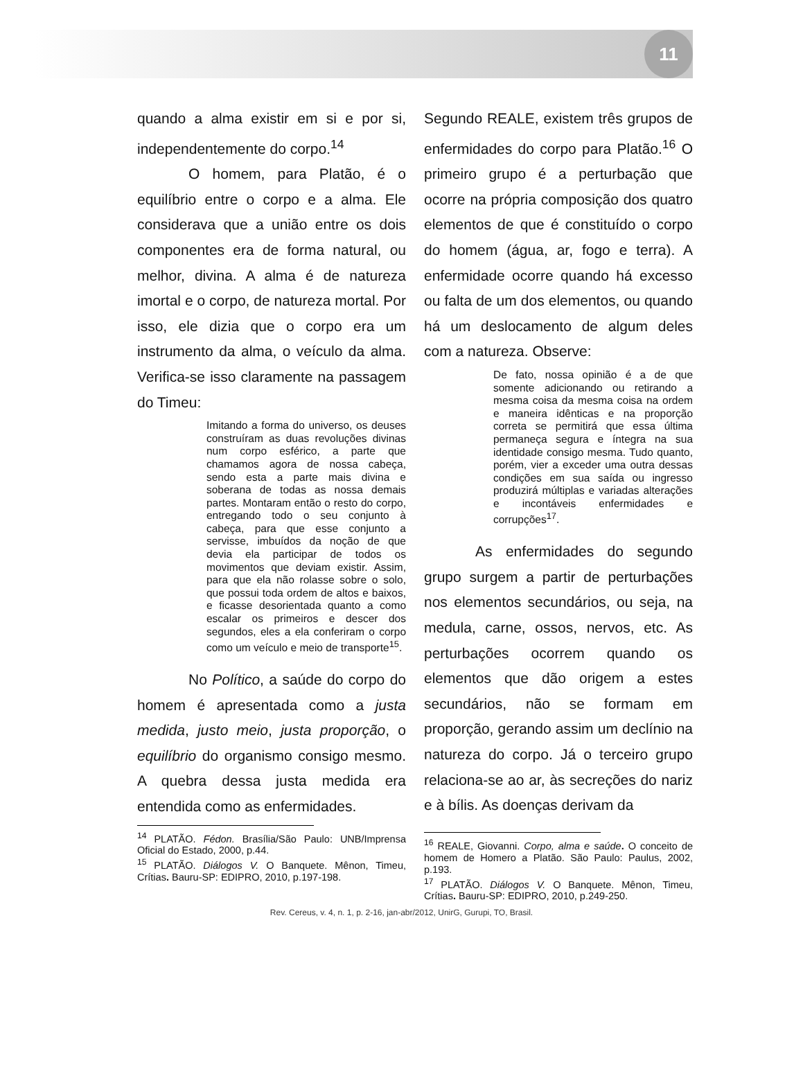11
quando a alma existir em si e por si, independentemente do corpo.<sup>14</sup>
O homem, para Platão, é o equilíbrio entre o corpo e a alma. Ele considerava que a união entre os dois componentes era de forma natural, ou melhor, divina. A alma é de natureza imortal e o corpo, de natureza mortal. Por isso, ele dizia que o corpo era um instrumento da alma, o veículo da alma. Verifica-se isso claramente na passagem do Timeu:
Imitando a forma do universo, os deuses construíram as duas revoluções divinas num corpo esférico, a parte que chamamos agora de nossa cabeça, sendo esta a parte mais divina e soberana de todas as nossa demais partes. Montaram então o resto do corpo, entregando todo o seu conjunto à cabeça, para que esse conjunto a servisse, imbuídos da noção de que devia ela participar de todos os movimentos que deviam existir. Assim, para que ela não rolasse sobre o solo, que possui toda ordem de altos e baixos, e ficasse desorientada quanto a como escalar os primeiros e descer dos segundos, eles a ela conferiram o corpo como um veículo e meio de transporte<sup>15</sup>.
No Político, a saúde do corpo do homem é apresentada como a justa medida, justo meio, justa proporção, o equilíbrio do organismo consigo mesmo. A quebra dessa justa medida era entendida como as enfermidades.
<sup>14</sup> PLATÃO. Fédon. Brasília/São Paulo: UNB/Imprensa Oficial do Estado, 2000, p.44.
<sup>15</sup> PLATÃO. Diálogos V. O Banquete. Mênon, Timeu, Crítias. Bauru-SP: EDIPRO, 2010, p.197-198.
Segundo REALE, existem três grupos de enfermidades do corpo para Platão.<sup>16</sup> O primeiro grupo é a perturbação que ocorre na própria composição dos quatro elementos de que é constituído o corpo do homem (água, ar, fogo e terra). A enfermidade ocorre quando há excesso ou falta de um dos elementos, ou quando há um deslocamento de algum deles com a natureza. Observe:
De fato, nossa opinião é a de que somente adicionando ou retirando a mesma coisa da mesma coisa na ordem e maneira idênticas e na proporção correta se permitirá que essa última permaneça segura e íntegra na sua identidade consigo mesma. Tudo quanto, porém, vier a exceder uma outra dessas condições em sua saída ou ingresso produzirá múltiplas e variadas alterações e incontáveis enfermidades e corrupções<sup>17</sup>.
As enfermidades do segundo grupo surgem a partir de perturbações nos elementos secundários, ou seja, na medula, carne, ossos, nervos, etc. As perturbações ocorrem quando os elementos que dão origem a estes secundários, não se formam em proporção, gerando assim um declínio na natureza do corpo. Já o terceiro grupo relaciona-se ao ar, às secreções do nariz e à bílis. As doenças derivam da
<sup>16</sup> REALE, Giovanni. Corpo, alma e saúde. O conceito de homem de Homero a Platão. São Paulo: Paulus, 2002, p.193.
<sup>17</sup> PLATÃO. Diálogos V. O Banquete. Mênon, Timeu, Crítias. Bauru-SP: EDIPRO, 2010, p.249-250.
Rev. Cereus, v. 4, n. 1, p. 2-16, jan-abr/2012, UnirG, Gurupi, TO, Brasil.